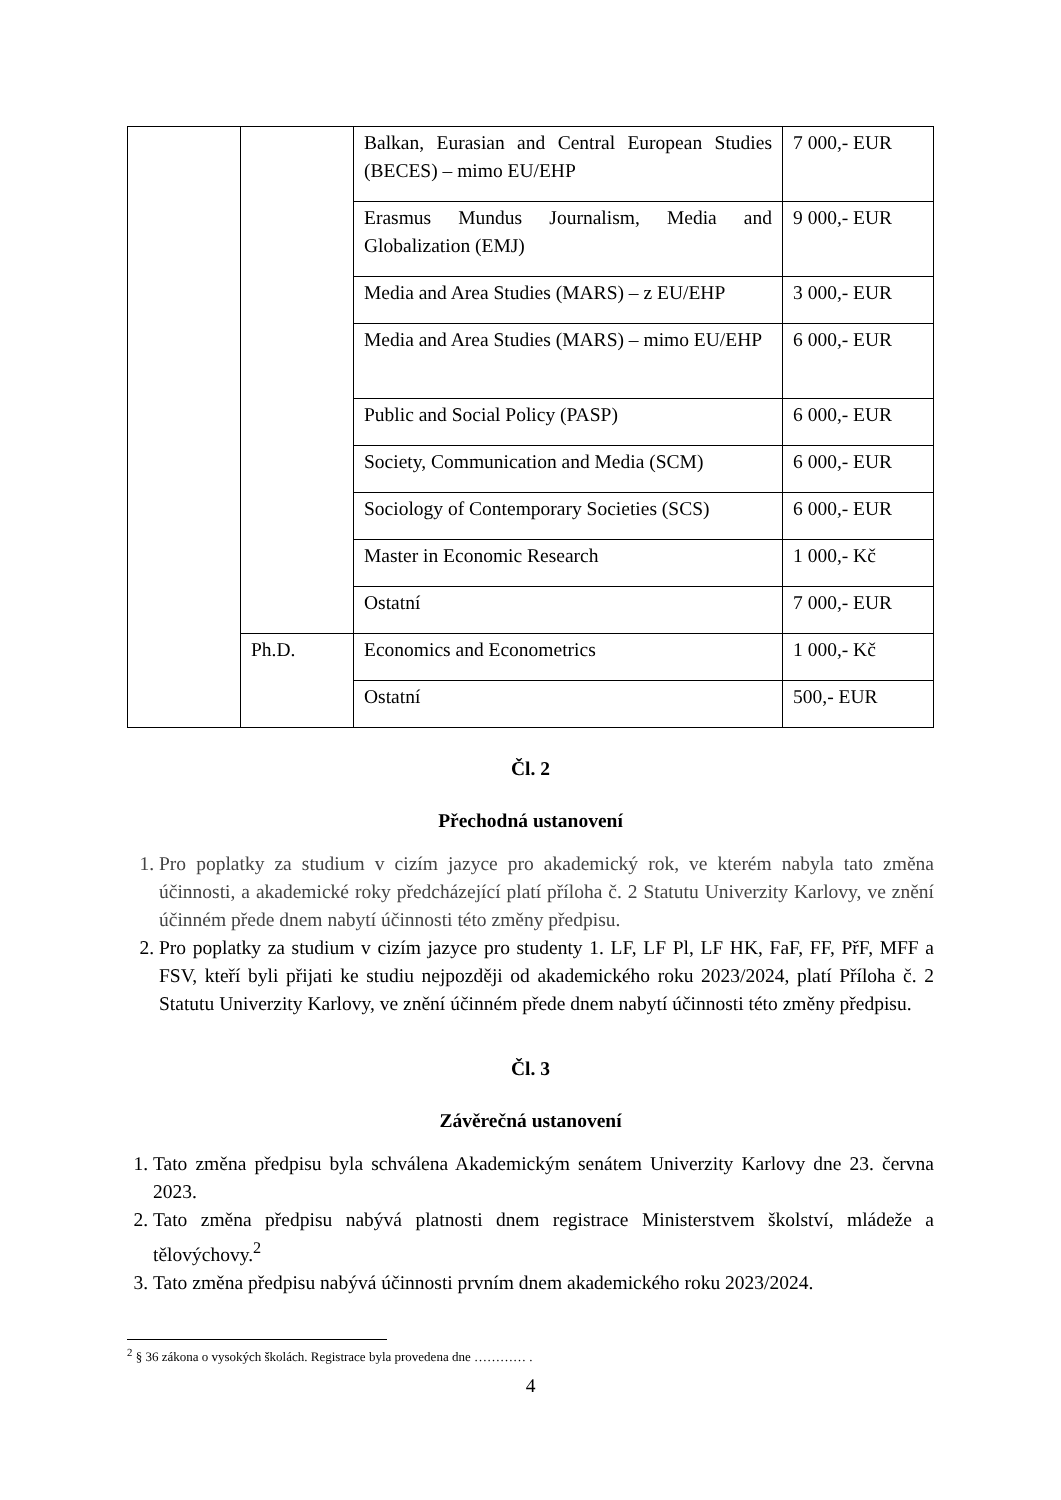| | | Balkan, Eurasian and Central European Studies (BECES) – mimo EU/EHP | 7 000,- EUR |
| | | Erasmus Mundus Journalism, Media and Globalization (EMJ) | 9 000,- EUR |
| | | Media and Area Studies (MARS) – z EU/EHP | 3 000,- EUR |
| | | Media and Area Studies (MARS) – mimo EU/EHP | 6 000,- EUR |
| | | Public and Social Policy (PASP) | 6 000,- EUR |
| | | Society, Communication and Media (SCM) | 6 000,- EUR |
| | | Sociology of Contemporary Societies (SCS) | 6 000,- EUR |
| | | Master in Economic Research | 1 000,- Kč |
| | | Ostatní | 7 000,- EUR |
| | Ph.D. | Economics and Econometrics | 1 000,- Kč |
| | | Ostatní | 500,- EUR |
Čl. 2
Přechodná ustanovení
1. Pro poplatky za studium v cizím jazyce pro akademický rok, ve kterém nabyla tato změna účinnosti, a akademické roky předcházející platí příloha č. 2 Statutu Univerzity Karlovy, ve znění účinném přede dnem nabytí účinnosti této změny předpisu.
2. Pro poplatky za studium v cizím jazyce pro studenty 1. LF, LF Pl, LF HK, FaF, FF, PřF, MFF a FSV, kteří byli přijati ke studiu nejpozději od akademického roku 2023/2024, platí Příloha č. 2 Statutu Univerzity Karlovy, ve znění účinném přede dnem nabytí účinnosti této změny předpisu.
Čl. 3
Závěrečná ustanovení
1. Tato změna předpisu byla schválena Akademickým senátem Univerzity Karlovy dne 23. června 2023.
2. Tato změna předpisu nabývá platnosti dnem registrace Ministerstvem školství, mládeže a tělovýchovy.<sup>2</sup>
3. Tato změna předpisu nabývá účinnosti prvním dnem akademického roku 2023/2024.
<sup>2</sup> § 36 zákona o vysokých školách. Registrace byla provedena dne ………… .
4